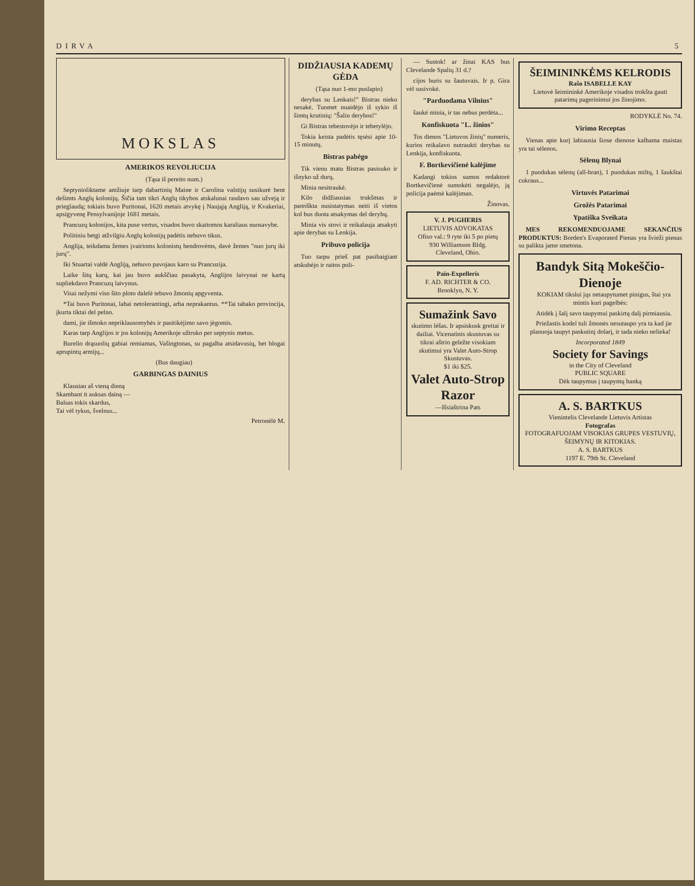DIRVA 5
MOKSLAS
AMERIKOS REVOLIUCIJA
(Tąsa iš pereito num.)
Septynioliktame amžiuje tarp dabartinių Maine ir Carolina valstijų susikurė bent dešimts Anglų kolonijų. Šičia tam tikri Anglų tikybos atskalunai rasdavo sau užveją ir prieglaudą; tokiais buvo Puritonai, 1620 metais atvykę į Naująją Angliją, ir Kvakeriai, apsigyvenę Pensylvanijoje 1681 metais.
Prancuzų kolonijos, kita puse vertus, visados buvo skaitomos karaliaus nuosavybe.
Politiniu betgi atžvilgiu Anglų kolonijų padėtis nebuvo tikus.
Anglija, teikdama žemes įvairioms kolonistų bendrovėms, davė žemes "nuo jurų iki jurų".
Iki Stuartai valdė Angliją, nebuvo pavojaus karo su Prancuzija.
Laike šitų karų, kai jau buvo aukščiau pasakyta, Anglijos laivynai ne kartą supliekdavo Prancuzų laivynus.
Visai nežymi viso šito ploto dalelė tebuvo žmonių apgyventa.
*Tai buvo Puritonai, labai netolerantingi, arba neprakantus. **Tai tabako provincija, įkurta tiktai del pelno.
dami, jie išmoko nepriklausomybės ir pasitikėjimo savo jėgomis.
Karas tarp Anglijos ir jos kolonijų Amerikoje užtruko per septynis metus.
Burelio drąsuolių gabiai remiamas, Vašingtonas, su pagalba atsidavusių, bet blogai aprupintų armijų...
(Bus daugiau)
GARBINGAS DAINIUS
Klausiau aš vieną dieną
Skambant it auksas dainą —
Balsas tokis skardus,
Tai vėl tykus, švelnus...
Petronėlė M.
DIDŽIAUSIA KADEMŲ GĖDA
(Tąsa nuo 1-mo puslapio)
derybas su Lenkais!" Bistras nieko nesakė. Tuomet nuaidėjo iš sykio iš šimtų krutinių: "Šalin derybos!"
Gi Bistras tebestovėjo ir tebetylėjo.
Tokia keista padėtis tęsėsi apie 10-15 minutų.
Bistras pabėgo
Tik vienu matu Bistras pasisuko ir išnyko už durų.
Minia nesitraukė.
Kilo didžiausias trukšmas ir pareiškta nusistatymas neiti iš vietos kol bus duota atsakymas del derybų.
Minia vis stovi ir reikalauja atsakyti apie derybas su Lenkija.
Pribuvo policija
Tuo tarpu prieš pat pasibaigiant atskubėjo ir raitos poli-
— Sustok! ar žinai KAS bus Clevelande Spalių 31 d.?
cijos buris su šautuvais. Ir p. Gira vėl susivokė.
"Parduodama Vilnius"
šaukė minia, ir tas nebus perdėta...
Konfiskuota "L. žinios"
Tos dienos "Lietuvos žinių" numeris, kurios reikalavo nutraukti derybas su Lenkija, konfiskuota.
F. Bortkevičienė kalėjime
Kadangi tokios sumos redaktorė Bortkevičienė sumokėti negalėjo, ją policija paėmė kalėjiman.
Žinovas.
V. J. PUGHERIS
LIETUVIS ADVOKATAS
Ofiso val.: 9 ryte iki 5 po pietų
930 Williamson Bldg.
Cleveland, Ohio.
Pain-Expelleris
F. AD. RICHTER & CO.
Brooklyn, N. Y.
Sumažink Savo
skutimo lėšas. Ir apsiskusk greitai ir dailiai. Vicenatinis skustuvas su tikrai aštrio geležte visokiam skutimui yra Valet Auto-Strop Skustuvas.
$1 iki $25.
Valet Auto-Strop Razor
—Išsiaštrina Pats
ŠEIMININKĖMS KELRODIS
Rašo ISABELLE KAY
Lietuvė šeimininkė Amerikoje visados trokšta gauti patarimų pagerinimui jos žinojimo.
RODYKLĖ No. 74.
Virimo Receptas
Vienas apie kurį labiausia šiose dienose kalbama maistas yra tai sėlenos.
Sėlenų Blynai
1 puodukas sėlenų (all-bran), 1 puodukas miltų, 1 šaukštai cukraus...
Virtuvės Patarimai
Grožės Patarimai
Ypatiška Sveikata
MES REKOMENDUOJAME SEKANČIUS PRODUKTUS: Borden's Evaporated Pienas yra švieži pienas su palikta jame smetona.
Bandyk Sitą Mokeščio-Dienoje
KOKIAM tikslui jųs netaupytumet pinigus, štai yra mintis kuri pagelbės:
Atidėk į šalį savo taupymui paskirtą dalį pirmiausia.
Priežastis kodel tuli žmonės nesutaupo yra ta kad jie planuoja taupyt paskutinį dolarį, ir tada nieko nelieka!
Incorporated 1849
Society for Savings
in the City of Cleveland
PUBLIC SQUARE
Dėk taupymus į taupymų banką
A. S. BARTKUS
Vienintelis Clevelande Lietuvis Artistas
Fotografas
FOTOGRAFUOJAM VISOKIAS GRUPES VESTUVIŲ, ŠEIMYNŲ IR KITOKIAS.
A. S. BARTKUS
1197 E. 79th St. Cleveland